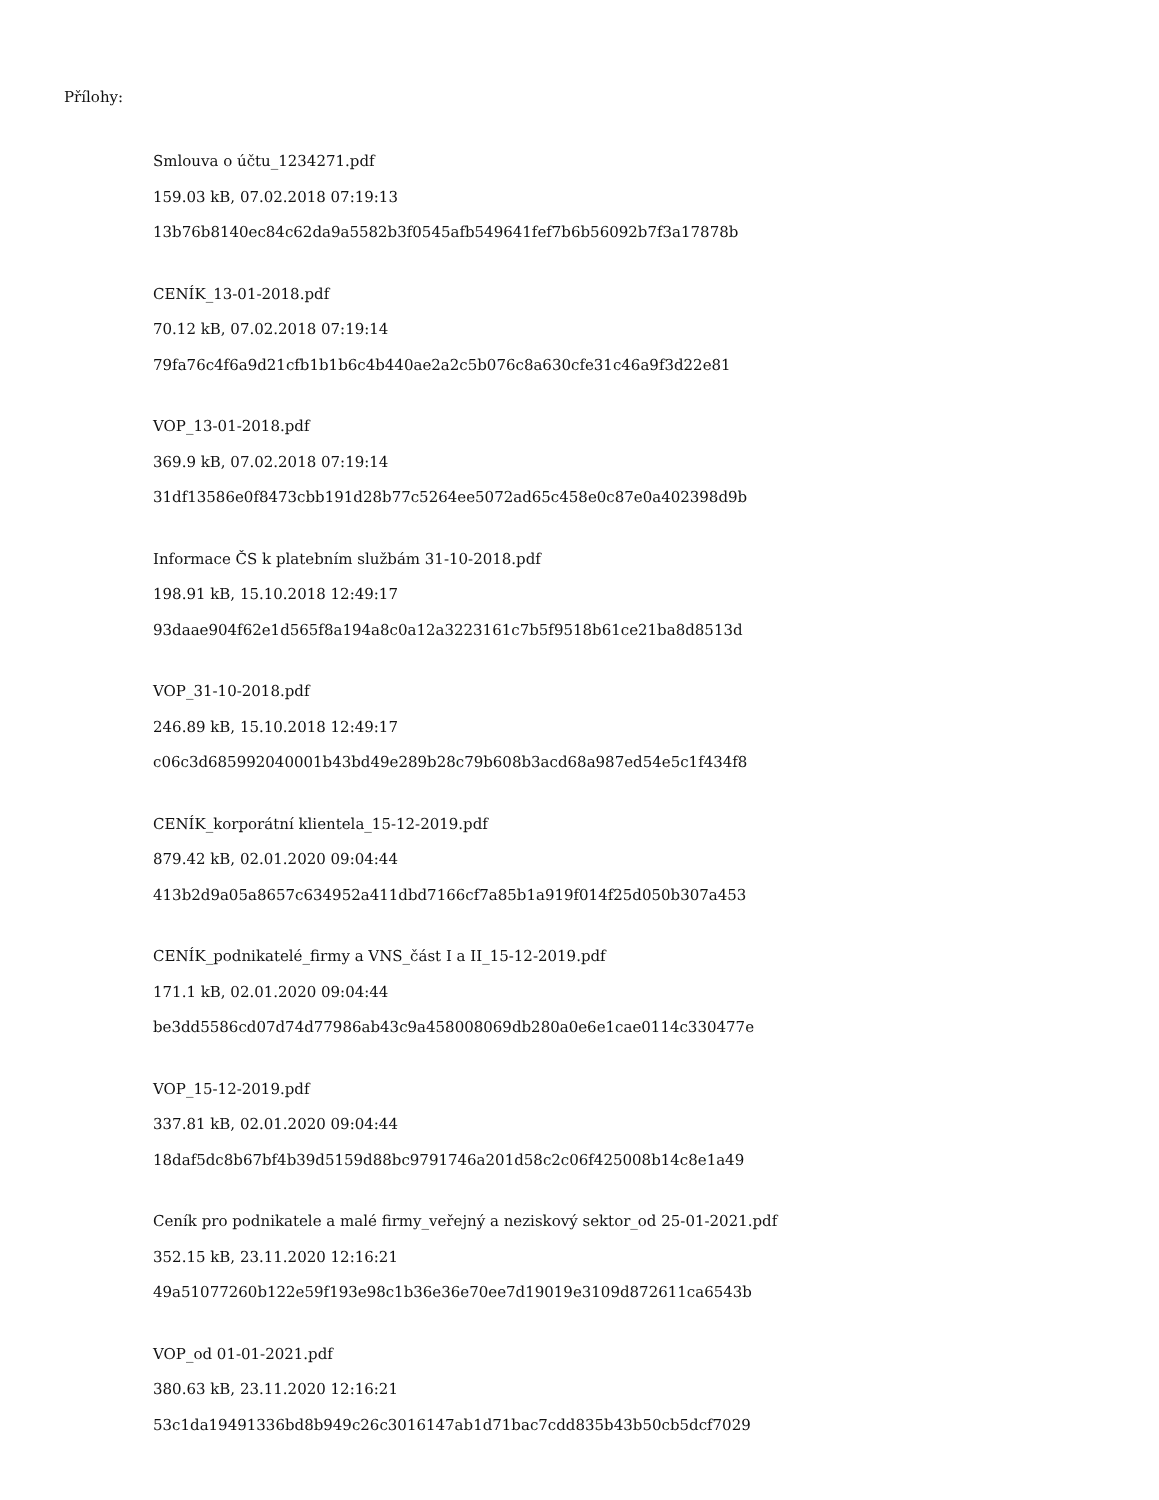Přílohy:
Smlouva o účtu_1234271.pdf
159.03 kB, 07.02.2018 07:19:13
13b76b8140ec84c62da9a5582b3f0545afb549641fef7b6b56092b7f3a17878b
CENÍK_13-01-2018.pdf
70.12 kB, 07.02.2018 07:19:14
79fa76c4f6a9d21cfb1b1b6c4b440ae2a2c5b076c8a630cfe31c46a9f3d22e81
VOP_13-01-2018.pdf
369.9 kB, 07.02.2018 07:19:14
31df13586e0f8473cbb191d28b77c5264ee5072ad65c458e0c87e0a402398d9b
Informace ČS k platebním službám 31-10-2018.pdf
198.91 kB, 15.10.2018 12:49:17
93daae904f62e1d565f8a194a8c0a12a3223161c7b5f9518b61ce21ba8d8513d
VOP_31-10-2018.pdf
246.89 kB, 15.10.2018 12:49:17
c06c3d685992040001b43bd49e289b28c79b608b3acd68a987ed54e5c1f434f8
CENÍK_korporátní klientela_15-12-2019.pdf
879.42 kB, 02.01.2020 09:04:44
413b2d9a05a8657c634952a411dbd7166cf7a85b1a919f014f25d050b307a453
CENÍK_podnikatelé_firmy a VNS_část I a II_15-12-2019.pdf
171.1 kB, 02.01.2020 09:04:44
be3dd5586cd07d74d77986ab43c9a458008069db280a0e6e1cae0114c330477e
VOP_15-12-2019.pdf
337.81 kB, 02.01.2020 09:04:44
18daf5dc8b67bf4b39d5159d88bc9791746a201d58c2c06f425008b14c8e1a49
Ceník pro podnikatele a malé firmy_veřejný a neziskový sektor_od 25-01-2021.pdf
352.15 kB, 23.11.2020 12:16:21
49a51077260b122e59f193e98c1b36e36e70ee7d19019e3109d872611ca6543b
VOP_od 01-01-2021.pdf
380.63 kB, 23.11.2020 12:16:21
53c1da19491336bd8b949c26c3016147ab1d71bac7cdd835b43b50cb5dcf7029